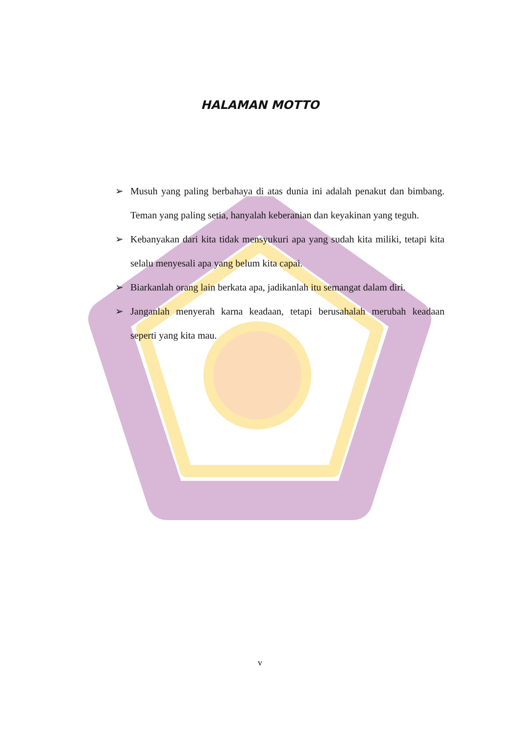HALAMAN MOTTO
➢ Musuh yang paling berbahaya di atas dunia ini adalah penakut dan bimbang. Teman yang paling setia, hanyalah keberanian dan keyakinan yang teguh.
➢ Kebanyakan dari kita tidak mensyukuri apa yang sudah kita miliki, tetapi kita selalu menyesali apa yang belum kita capai.
➢ Biarkanlah orang lain berkata apa, jadikanlah itu semangat dalam diri.
➢ Janganlah menyerah karna keadaan, tetapi berusahalah merubah keadaan seperti yang kita mau.
v